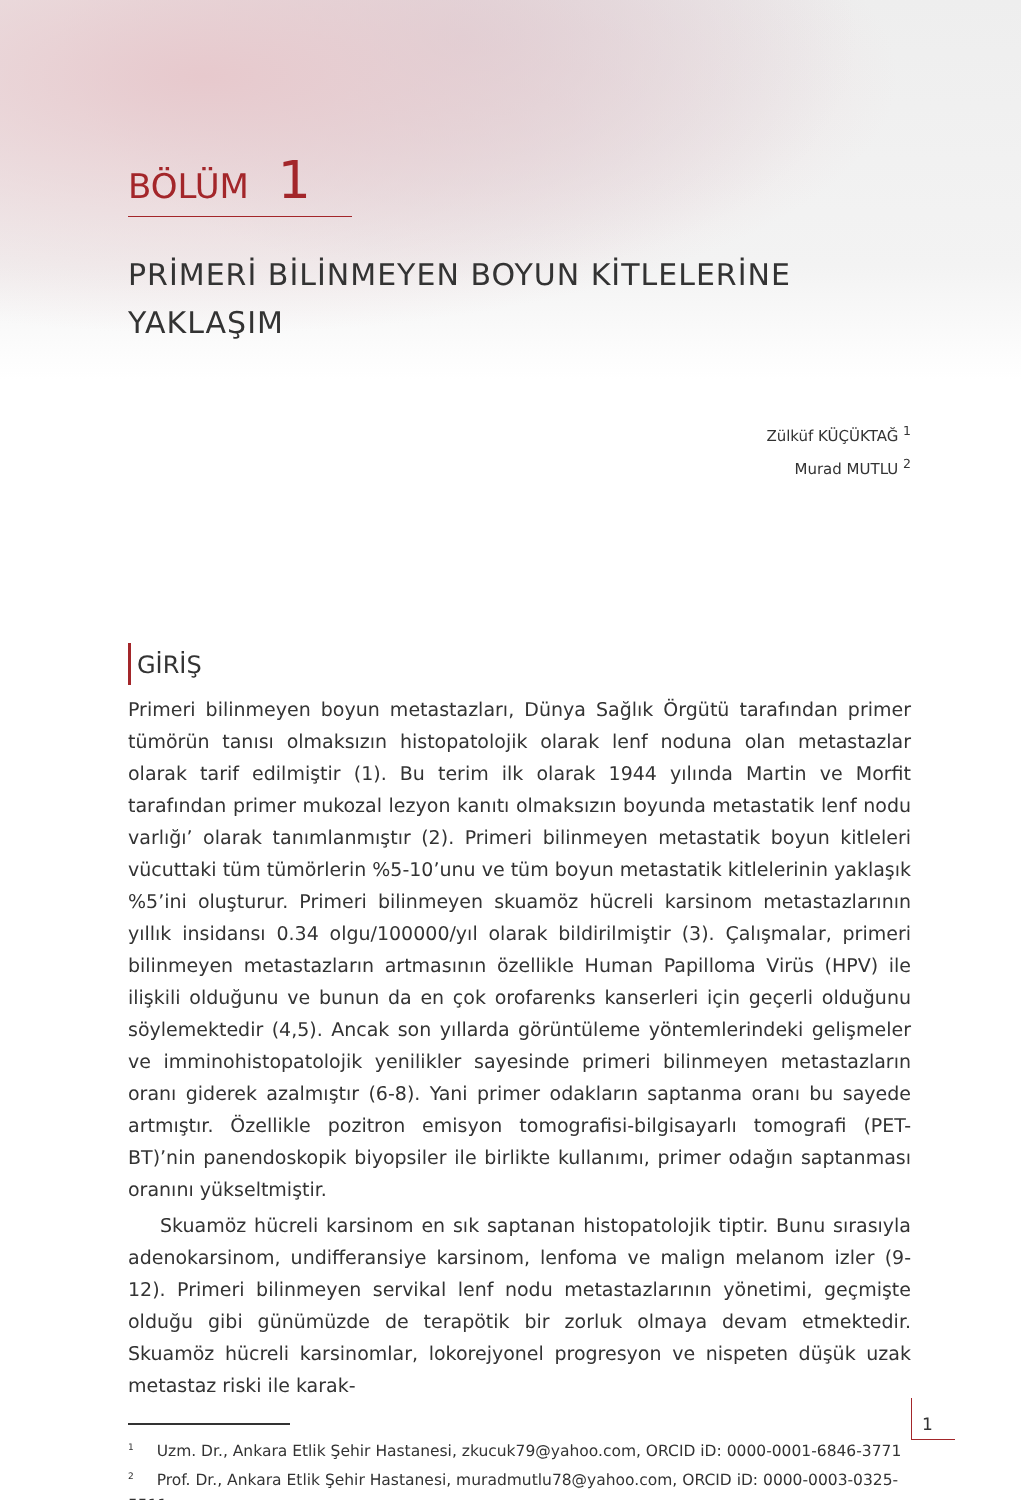BÖLÜM 1
PRİMERİ BİLİNMEYEN BOYUN KİTLELERİNE YAKLAŞIM
Zülküf KÜÇÜKTAĞ <sup>1</sup>
Murad MUTLU <sup>2</sup>
GİRİŞ
Primeri bilinmeyen boyun metastazları, Dünya Sağlık Örgütü tarafından primer tümörün tanısı olmaksızın histopatolojik olarak lenf noduna olan metastazlar olarak tarif edilmiştir (1). Bu terim ilk olarak 1944 yılında Martin ve Morfit tarafından primer mukozal lezyon kanıtı olmaksızın boyunda metastatik lenf nodu varlığı’ olarak tanımlanmıştır (2). Primeri bilinmeyen metastatik boyun kitleleri vücuttaki tüm tümörlerin %5-10’unu ve tüm boyun metastatik kitlelerinin yaklaşık %5’ini oluşturur. Primeri bilinmeyen skuamöz hücreli karsinom metastazlarının yıllık insidansı 0.34 olgu/100000/yıl olarak bildirilmiştir (3). Çalışmalar, primeri bilinmeyen metastazların artmasının özellikle Human Papilloma Virüs (HPV) ile ilişkili olduğunu ve bunun da en çok orofarenks kanserleri için geçerli olduğunu söylemektedir (4,5). Ancak son yıllarda görüntüleme yöntemlerindeki gelişmeler ve imminohistopatolojik yenilikler sayesinde primeri bilinmeyen metastazların oranı giderek azalmıştır (6-8). Yani primer odakların saptanma oranı bu sayede artmıştır. Özellikle pozitron emisyon tomografisi-bilgisayarlı tomografi (PET-BT)’nin panendoskopik biyopsiler ile birlikte kullanımı, primer odağın saptanması oranını yükseltmiştir.
Skuamöz hücreli karsinom en sık saptanan histopatolojik tiptir. Bunu sırasıyla adenokarsinom, undifferansiye karsinom, lenfoma ve malign melanom izler (9-12). Primeri bilinmeyen servikal lenf nodu metastazlarının yönetimi, geçmişte olduğu gibi günümüzde de terapötik bir zorluk olmaya devam etmektedir. Skuamöz hücreli karsinomlar, lokorejyonel progresyon ve nispeten düşük uzak metastaz riski ile karak-
<sup>1</sup> Uzm. Dr., Ankara Etlik Şehir Hastanesi, zkucuk79@yahoo.com, ORCID iD: 0000-0001-6846-3771
<sup>2</sup> Prof. Dr., Ankara Etlik Şehir Hastanesi, muradmutlu78@yahoo.com, ORCID iD: 0000-0003-0325-5511
1